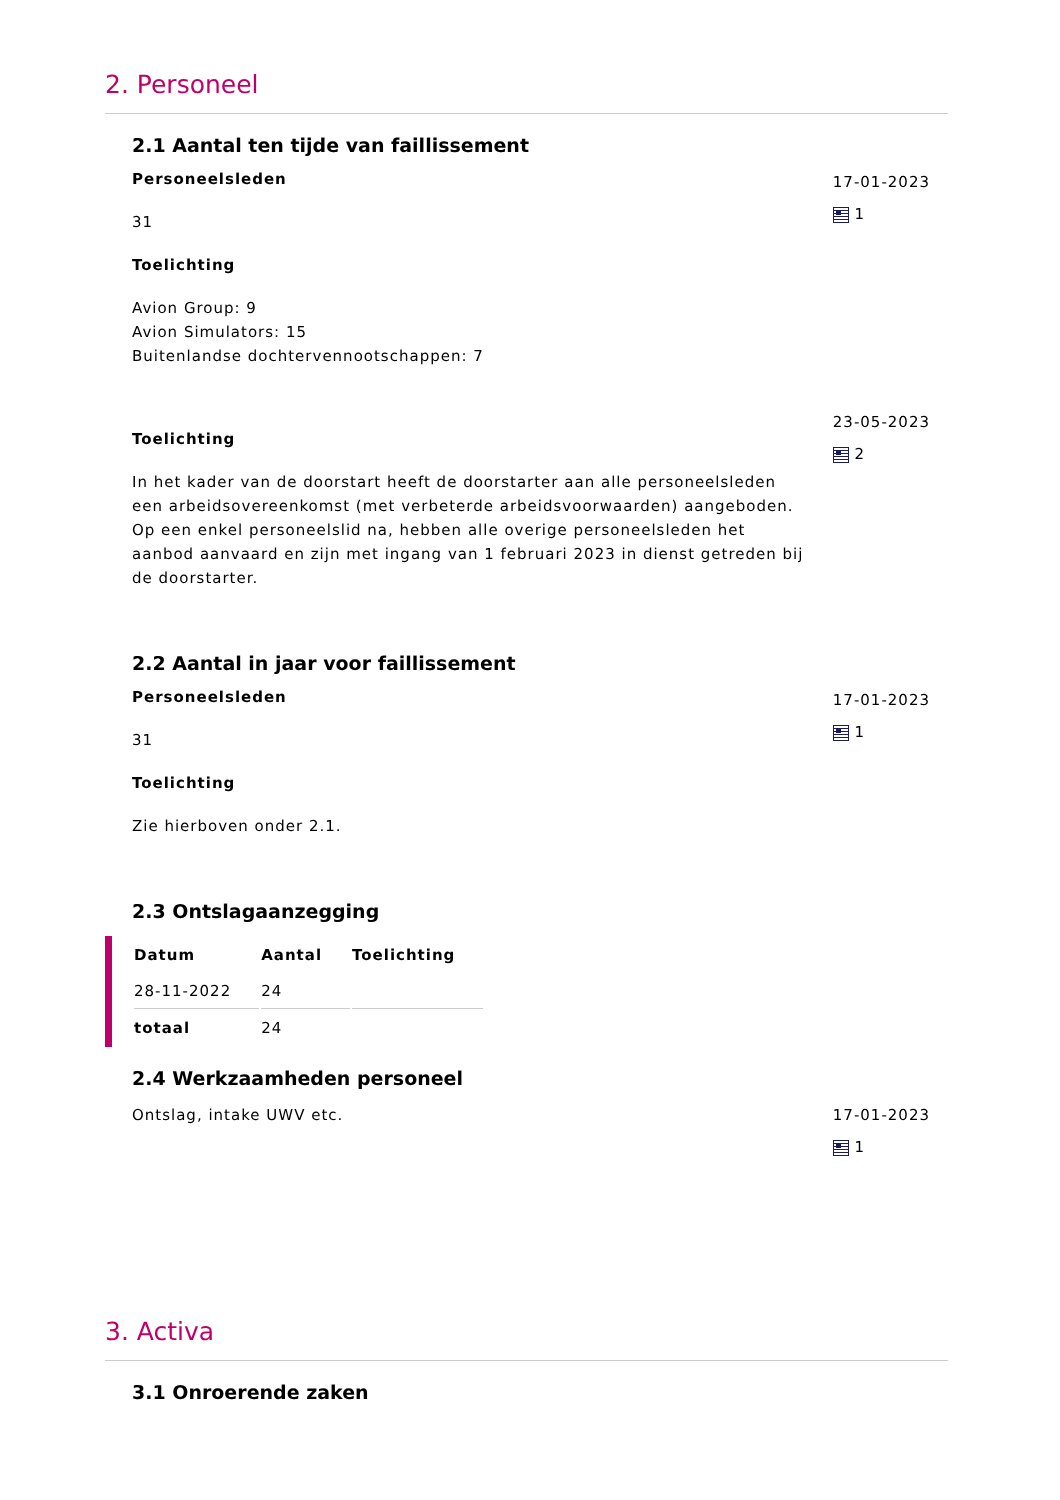2. Personeel
2.1 Aantal ten tijde van faillissement
Personeelsleden
31
Toelichting
Avion Group: 9
Avion Simulators: 15
Buitenlandse dochtervennootschappen: 7
17-01-2023
1
Toelichting
In het kader van de doorstart heeft de doorstarter aan alle personeelsleden een arbeidsovereenkomst (met verbeterde arbeidsvoorwaarden) aangeboden. Op een enkel personeelslid na, hebben alle overige personeelsleden het aanbod aanvaard en zijn met ingang van 1 februari 2023 in dienst getreden bij de doorstarter.
23-05-2023
2
2.2 Aantal in jaar voor faillissement
Personeelsleden
31
Toelichting
Zie hierboven onder 2.1.
17-01-2023
1
2.3 Ontslagaanzegging
| Datum | Aantal | Toelichting |
| --- | --- | --- |
| 28-11-2022 | 24 | |
| totaal | 24 | |
2.4 Werkzaamheden personeel
Ontslag, intake UWV etc. 17-01-2023
1
3. Activa
3.1 Onroerende zaken